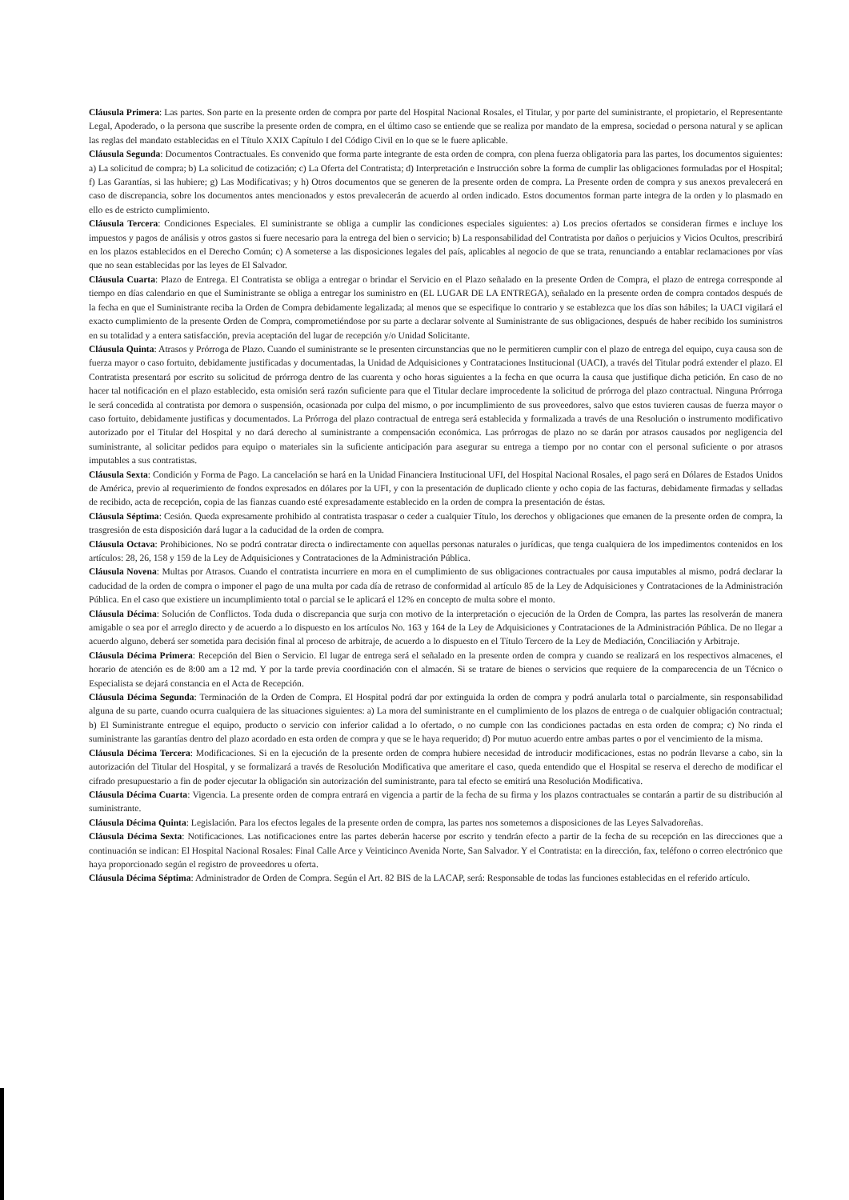Cláusula Primera: Las partes. Son parte en la presente orden de compra por parte del Hospital Nacional Rosales, el Titular, y por parte del suministrante, el propietario, el Representante Legal, Apoderado, o la persona que suscribe la presente orden de compra, en el último caso se entiende que se realiza por mandato de la empresa, sociedad o persona natural y se aplican las reglas del mandato establecidas en el Título XXIX Capítulo I del Código Civil en lo que se le fuere aplicable.
Cláusula Segunda: Documentos Contractuales. Es convenido que forma parte integrante de esta orden de compra, con plena fuerza obligatoria para las partes, los documentos siguientes: a) La solicitud de compra; b) La solicitud de cotización; c) La Oferta del Contratista; d) Interpretación e Instrucción sobre la forma de cumplir las obligaciones formuladas por el Hospital; f) Las Garantías, si las hubiere; g) Las Modificativas; y h) Otros documentos que se generen de la presente orden de compra. La Presente orden de compra y sus anexos prevalecerá en caso de discrepancia, sobre los documentos antes mencionados y estos prevalecerán de acuerdo al orden indicado. Estos documentos forman parte integra de la orden y lo plasmado en ello es de estricto cumplimiento.
Cláusula Tercera: Condiciones Especiales. El suministrante se obliga a cumplir las condiciones especiales siguientes: a) Los precios ofertados se consideran firmes e incluye los impuestos y pagos de análisis y otros gastos si fuere necesario para la entrega del bien o servicio; b) La responsabilidad del Contratista por daños o perjuicios y Vicios Ocultos, prescribirá en los plazos establecidos en el Derecho Común; c) A someterse a las disposiciones legales del país, aplicables al negocio de que se trata, renunciando a entablar reclamaciones por vías que no sean establecidas por las leyes de El Salvador.
Cláusula Cuarta: Plazo de Entrega. El Contratista se obliga a entregar o brindar el Servicio en el Plazo señalado en la presente Orden de Compra, el plazo de entrega corresponde al tiempo en días calendario en que el Suministrante se obliga a entregar los suministro en (EL LUGAR DE LA ENTREGA), señalado en la presente orden de compra contados después de la fecha en que el Suministrante reciba la Orden de Compra debidamente legalizada; al menos que se especifique lo contrario y se establezca que los días son hábiles; la UACI vigilará el exacto cumplimiento de la presente Orden de Compra, comprometiéndose por su parte a declarar solvente al Suministrante de sus obligaciones, después de haber recibido los suministros en su totalidad y a entera satisfacción, previa aceptación del lugar de recepción y/o Unidad Solicitante.
Cláusula Quinta: Atrasos y Prórroga de Plazo. Cuando el suministrante se le presenten circunstancias que no le permitieren cumplir con el plazo de entrega del equipo, cuya causa son de fuerza mayor o caso fortuito, debidamente justificadas y documentadas, la Unidad de Adquisiciones y Contrataciones Institucional (UACI), a través del Titular podrá extender el plazo. El Contratista presentará por escrito su solicitud de prórroga dentro de las cuarenta y ocho horas siguientes a la fecha en que ocurra la causa que justifique dicha petición. En caso de no hacer tal notificación en el plazo establecido, esta omisión será razón suficiente para que el Titular declare improcedente la solicitud de prórroga del plazo contractual. Ninguna Prórroga le será concedida al contratista por demora o suspensión, ocasionada por culpa del mismo, o por incumplimiento de sus proveedores, salvo que estos tuvieren causas de fuerza mayor o caso fortuito, debidamente justificas y documentados. La Prórroga del plazo contractual de entrega será establecida y formalizada a través de una Resolución o instrumento modificativo autorizado por el Titular del Hospital y no dará derecho al suministrante a compensación económica. Las prórrogas de plazo no se darán por atrasos causados por negligencia del suministrante, al solicitar pedidos para equipo o materiales sin la suficiente anticipación para asegurar su entrega a tiempo por no contar con el personal suficiente o por atrasos imputables a sus contratistas.
Cláusula Sexta: Condición y Forma de Pago. La cancelación se hará en la Unidad Financiera Institucional UFI, del Hospital Nacional Rosales, el pago será en Dólares de Estados Unidos de América, previo al requerimiento de fondos expresados en dólares por la UFI, y con la presentación de duplicado cliente y ocho copia de las facturas, debidamente firmadas y selladas de recibido, acta de recepción, copia de las fianzas cuando esté expresadamente establecido en la orden de compra la presentación de éstas.
Cláusula Séptima: Cesión. Queda expresamente prohibido al contratista traspasar o ceder a cualquier Título, los derechos y obligaciones que emanen de la presente orden de compra, la trasgresión de esta disposición dará lugar a la caducidad de la orden de compra.
Cláusula Octava: Prohibiciones. No se podrá contratar directa o indirectamente con aquellas personas naturales o jurídicas, que tenga cualquiera de los impedimentos contenidos en los artículos: 28, 26, 158 y 159 de la Ley de Adquisiciones y Contrataciones de la Administración Pública.
Cláusula Novena: Multas por Atrasos. Cuando el contratista incurriere en mora en el cumplimiento de sus obligaciones contractuales por causa imputables al mismo, podrá declarar la caducidad de la orden de compra o imponer el pago de una multa por cada día de retraso de conformidad al artículo 85 de la Ley de Adquisiciones y Contrataciones de la Administración Pública. En el caso que existiere un incumplimiento total o parcial se le aplicará el 12% en concepto de multa sobre el monto.
Cláusula Décima: Solución de Conflictos. Toda duda o discrepancia que surja con motivo de la interpretación o ejecución de la Orden de Compra, las partes las resolverán de manera amigable o sea por el arreglo directo y de acuerdo a lo dispuesto en los artículos No. 163 y 164 de la Ley de Adquisiciones y Contrataciones de la Administración Pública. De no llegar a acuerdo alguno, deberá ser sometida para decisión final al proceso de arbitraje, de acuerdo a lo dispuesto en el Título Tercero de la Ley de Mediación, Conciliación y Arbitraje.
Cláusula Décima Primera: Recepción del Bien o Servicio. El lugar de entrega será el señalado en la presente orden de compra y cuando se realizará en los respectivos almacenes, el horario de atención es de 8:00 am a 12 md. Y por la tarde previa coordinación con el almacén. Si se tratare de bienes o servicios que requiere de la comparecencia de un Técnico o Especialista se dejará constancia en el Acta de Recepción.
Cláusula Décima Segunda: Terminación de la Orden de Compra. El Hospital podrá dar por extinguida la orden de compra y podrá anularla total o parcialmente, sin responsabilidad alguna de su parte, cuando ocurra cualquiera de las situaciones siguientes: a) La mora del suministrante en el cumplimiento de los plazos de entrega o de cualquier obligación contractual; b) El Suministrante entregue el equipo, producto o servicio con inferior calidad a lo ofertado, o no cumple con las condiciones pactadas en esta orden de compra; c) No rinda el suministrante las garantías dentro del plazo acordado en esta orden de compra y que se le haya requerido; d) Por mutuo acuerdo entre ambas partes o por el vencimiento de la misma.
Cláusula Décima Tercera: Modificaciones. Si en la ejecución de la presente orden de compra hubiere necesidad de introducir modificaciones, estas no podrán llevarse a cabo, sin la autorización del Titular del Hospital, y se formalizará a través de Resolución Modificativa que ameritare el caso, queda entendido que el Hospital se reserva el derecho de modificar el cifrado presupuestario a fin de poder ejecutar la obligación sin autorización del suministrante, para tal efecto se emitirá una Resolución Modificativa.
Cláusula Décima Cuarta: Vigencia. La presente orden de compra entrará en vigencia a partir de la fecha de su firma y los plazos contractuales se contarán a partir de su distribución al suministrante.
Cláusula Décima Quinta: Legislación. Para los efectos legales de la presente orden de compra, las partes nos sometemos a disposiciones de las Leyes Salvadoreñas.
Cláusula Décima Sexta: Notificaciones. Las notificaciones entre las partes deberán hacerse por escrito y tendrán efecto a partir de la fecha de su recepción en las direcciones que a continuación se indican: El Hospital Nacional Rosales: Final Calle Arce y Veinticinco Avenida Norte, San Salvador. Y el Contratista: en la dirección, fax, teléfono o correo electrónico que haya proporcionado según el registro de proveedores u oferta.
Cláusula Décima Séptima: Administrador de Orden de Compra. Según el Art. 82 BIS de la LACAP, será: Responsable de todas las funciones establecidas en el referido artículo.